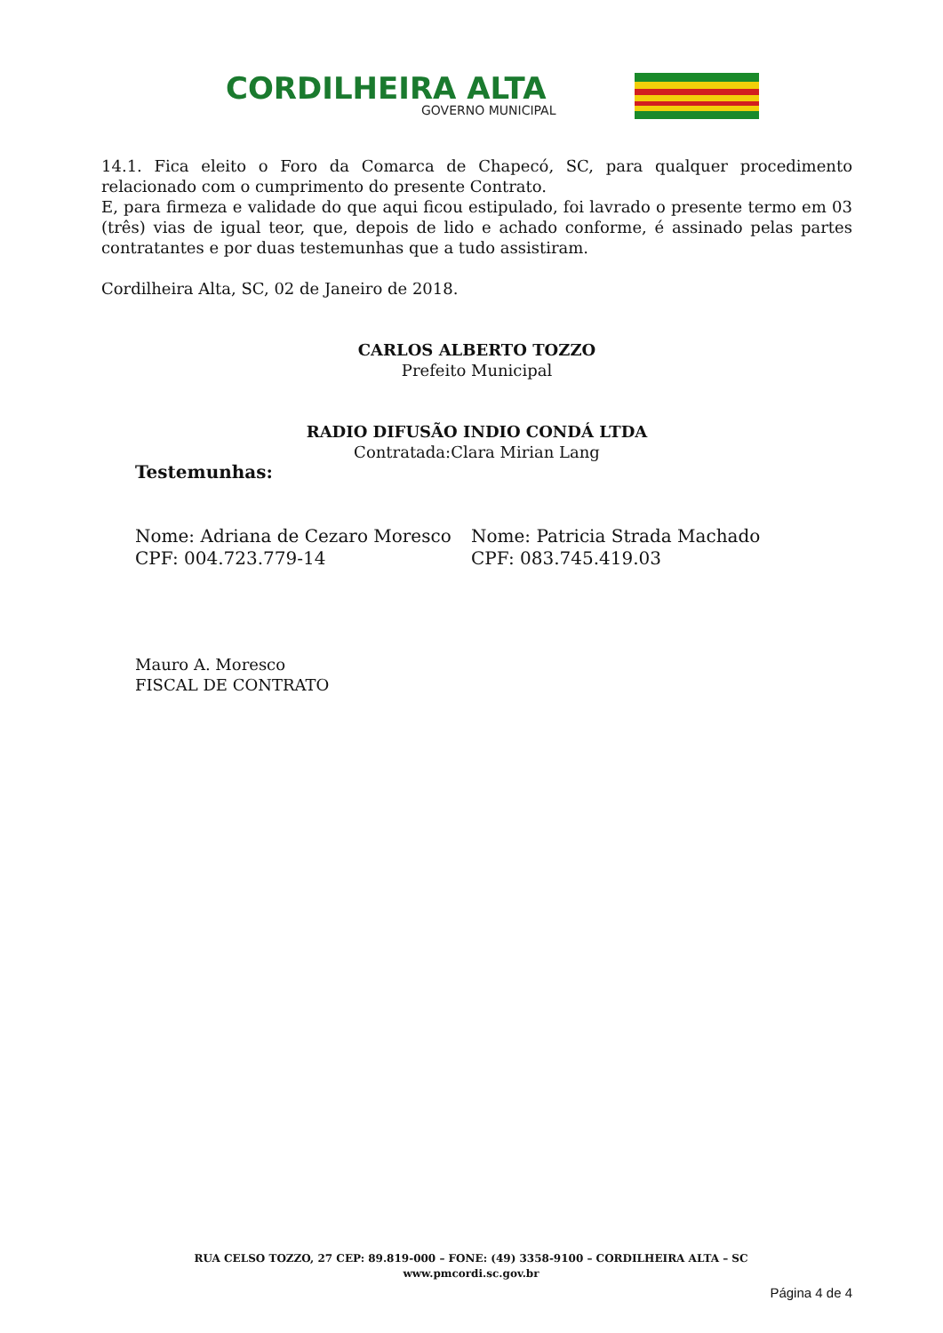CORDILHEIRA ALTA
GOVERNO MUNICIPAL
14.1. Fica eleito o Foro da Comarca de Chapecó, SC, para qualquer procedimento relacionado com o cumprimento do presente Contrato.
E, para firmeza e validade do que aqui ficou estipulado, foi lavrado o presente termo em 03 (três) vias de igual teor, que, depois de lido e achado conforme, é assinado pelas partes contratantes e por duas testemunhas que a tudo assistiram.
Cordilheira Alta, SC, 02 de Janeiro de 2018.
CARLOS ALBERTO TOZZO
Prefeito Municipal
RADIO DIFUSÃO INDIO CONDÁ LTDA
Contratada:Clara Mirian Lang
Testemunhas:
Nome: Adriana de Cezaro Moresco
CPF: 004.723.779-14
Nome: Patricia Strada Machado
CPF: 083.745.419.03
Mauro A. Moresco
FISCAL DE CONTRATO
RUA CELSO TOZZO, 27 CEP: 89.819-000 – FONE: (49) 3358-9100 – CORDILHEIRA ALTA – SC
www.pmcordi.sc.gov.br
Página 4 de 4